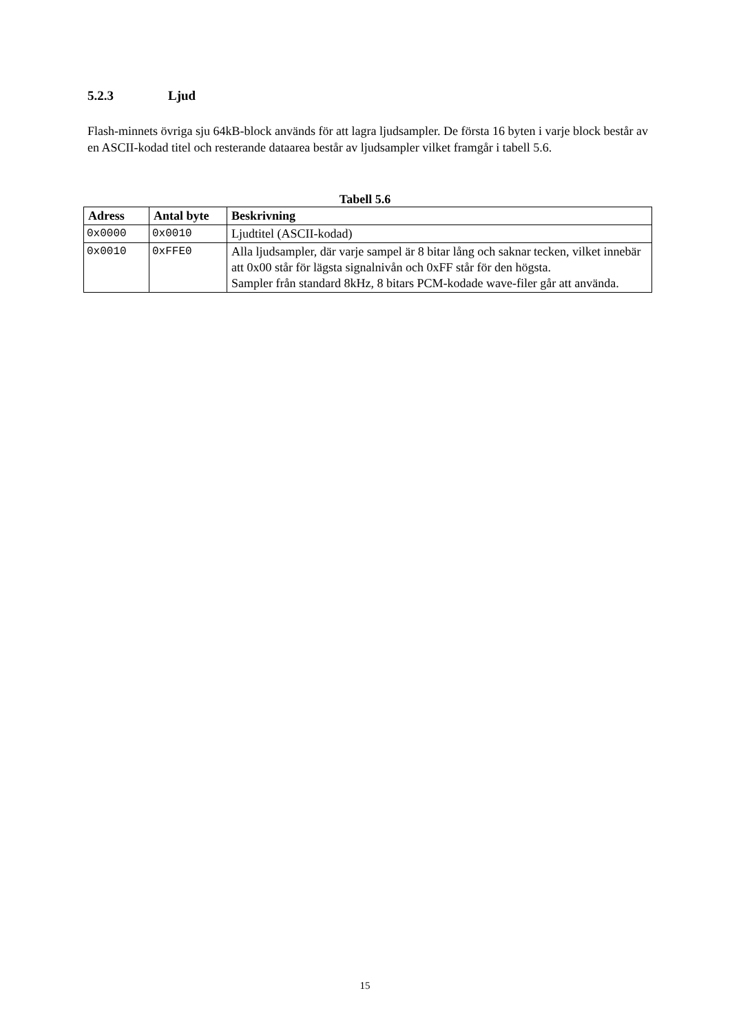5.2.3 Ljud
Flash-minnets övriga sju 64kB-block används för att lagra ljudsampler. De första 16 byten i varje block består av en ASCII-kodad titel och resterande dataarea består av ljudsampler vilket framgår i tabell 5.6.
Tabell 5.6
| Adress | Antal byte | Beskrivning |
| --- | --- | --- |
| 0x0000 | 0x0010 | Ljudtitel (ASCII-kodad) |
| 0x0010 | 0xFFE0 | Alla ljudsampler, där varje sampel är 8 bitar lång och saknar tecken, vilket innebär att 0x00 står för lägsta signalnivån och 0xFF står för den högsta. Sampler från standard 8kHz, 8 bitars PCM-kodade wave-filer går att använda. |
15